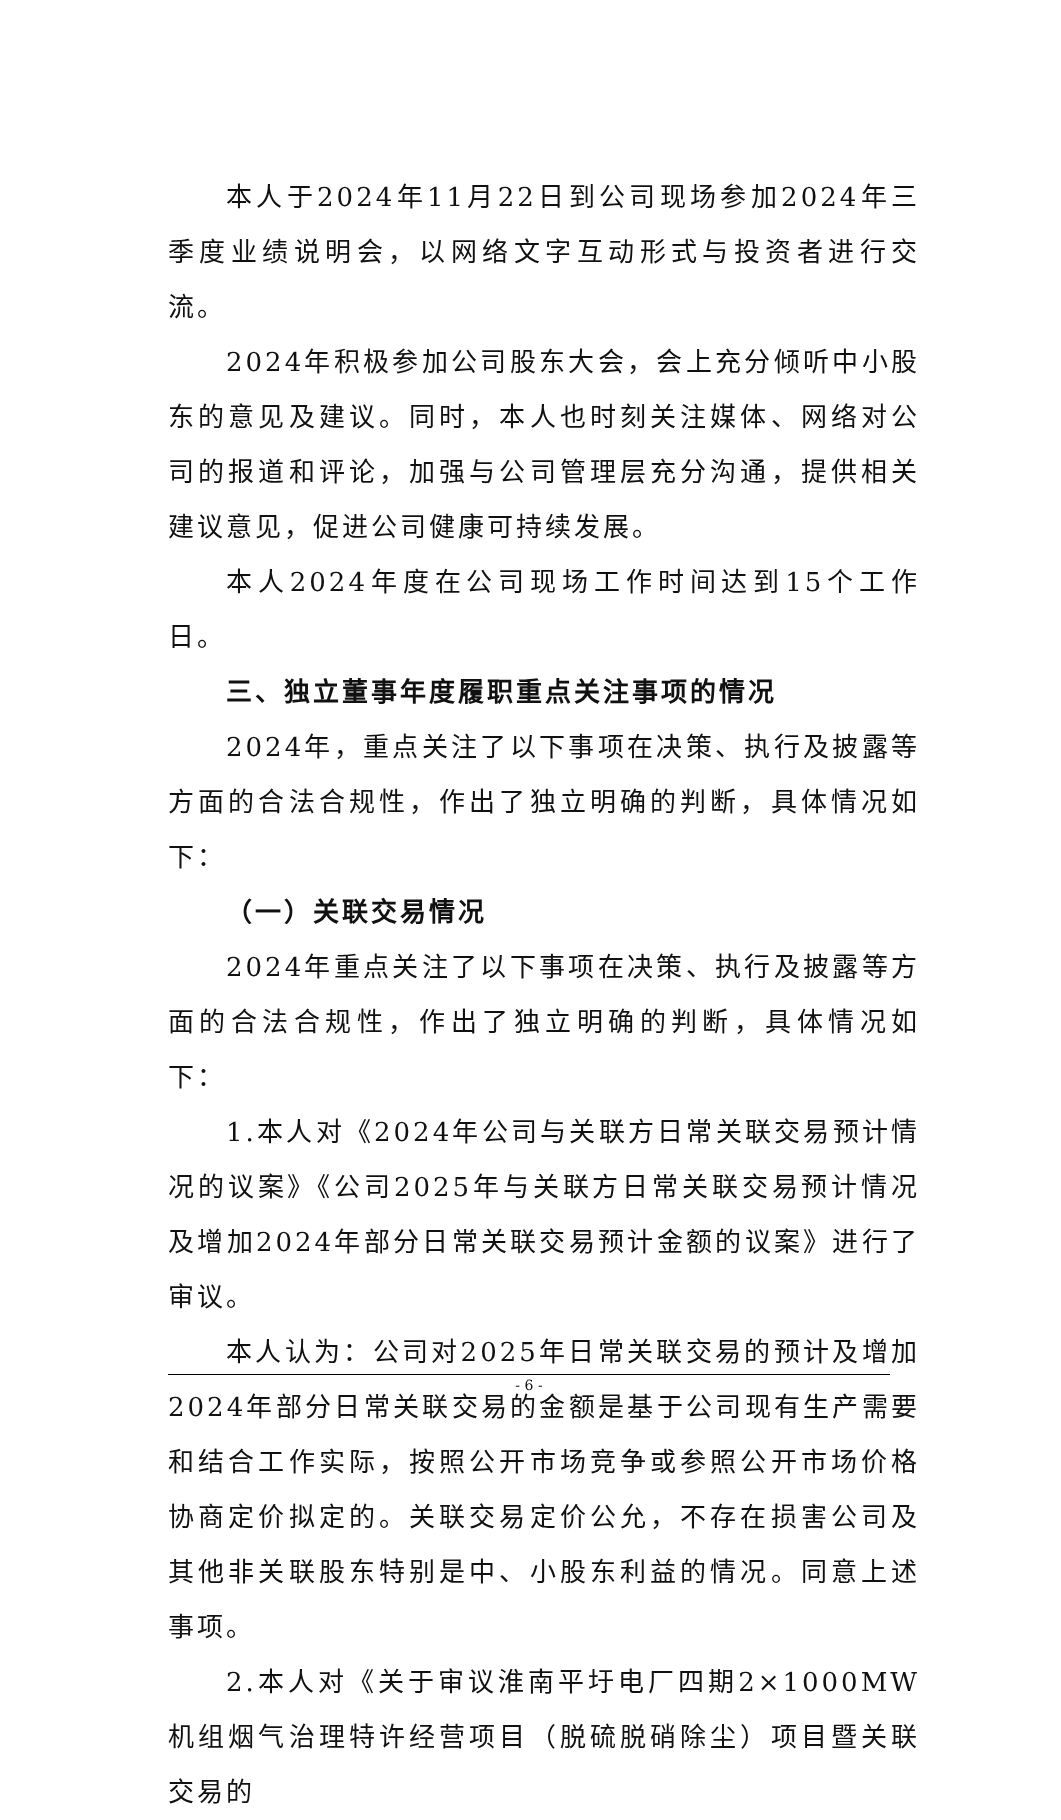本人于2024年11月22日到公司现场参加2024年三季度业绩说明会，以网络文字互动形式与投资者进行交流。
2024年积极参加公司股东大会，会上充分倾听中小股东的意见及建议。同时，本人也时刻关注媒体、网络对公司的报道和评论，加强与公司管理层充分沟通，提供相关建议意见，促进公司健康可持续发展。
本人2024年度在公司现场工作时间达到15个工作日。
三、独立董事年度履职重点关注事项的情况
2024年，重点关注了以下事项在决策、执行及披露等方面的合法合规性，作出了独立明确的判断，具体情况如下：
（一）关联交易情况
2024年重点关注了以下事项在决策、执行及披露等方面的合法合规性，作出了独立明确的判断，具体情况如下：
1.本人对《2024年公司与关联方日常关联交易预计情况的议案》《公司2025年与关联方日常关联交易预计情况及增加2024年部分日常关联交易预计金额的议案》进行了审议。
本人认为：公司对2025年日常关联交易的预计及增加2024年部分日常关联交易的金额是基于公司现有生产需要和结合工作实际，按照公开市场竞争或参照公开市场价格协商定价拟定的。关联交易定价公允，不存在损害公司及其他非关联股东特别是中、小股东利益的情况。同意上述事项。
2.本人对《关于审议淮南平圩电厂四期2×1000MW机组烟气治理特许经营项目（脱硫脱硝除尘）项目暨关联交易的
- 6 -